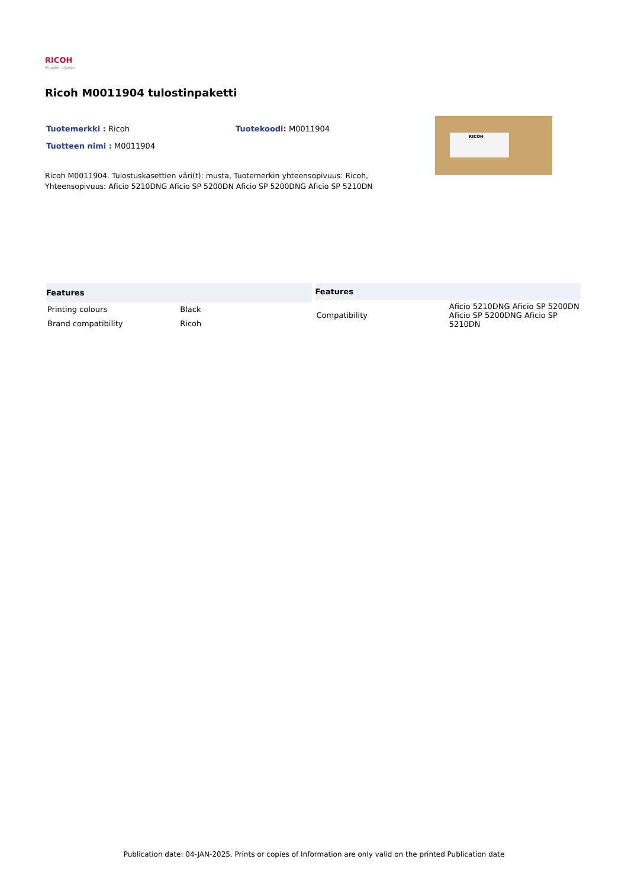RICOH
imagine. change.
Ricoh M0011904 tulostinpaketti
Tuotemerkki : Ricoh Tuotekoodi: M0011904
Tuotteen nimi : M0011904
RICOH
Ricoh M0011904. Tulostuskasettien väri(t): musta, Tuotemerkin yhteensopivuus: Ricoh, Yhteensopivuus: Aficio 5210DNG Aficio SP 5200DN Aficio SP 5200DNG Aficio SP 5210DN
| Features | |
| --- | --- |
| Printing colours | Black |
| Brand compatibility | Ricoh |
| Features | |
| --- | --- |
| Compatibility | Aficio 5210DNG Aficio SP 5200DN Aficio SP 5200DNG Aficio SP 5210DN |
Publication date: 04-JAN-2025. Prints or copies of Information are only valid on the printed Publication date